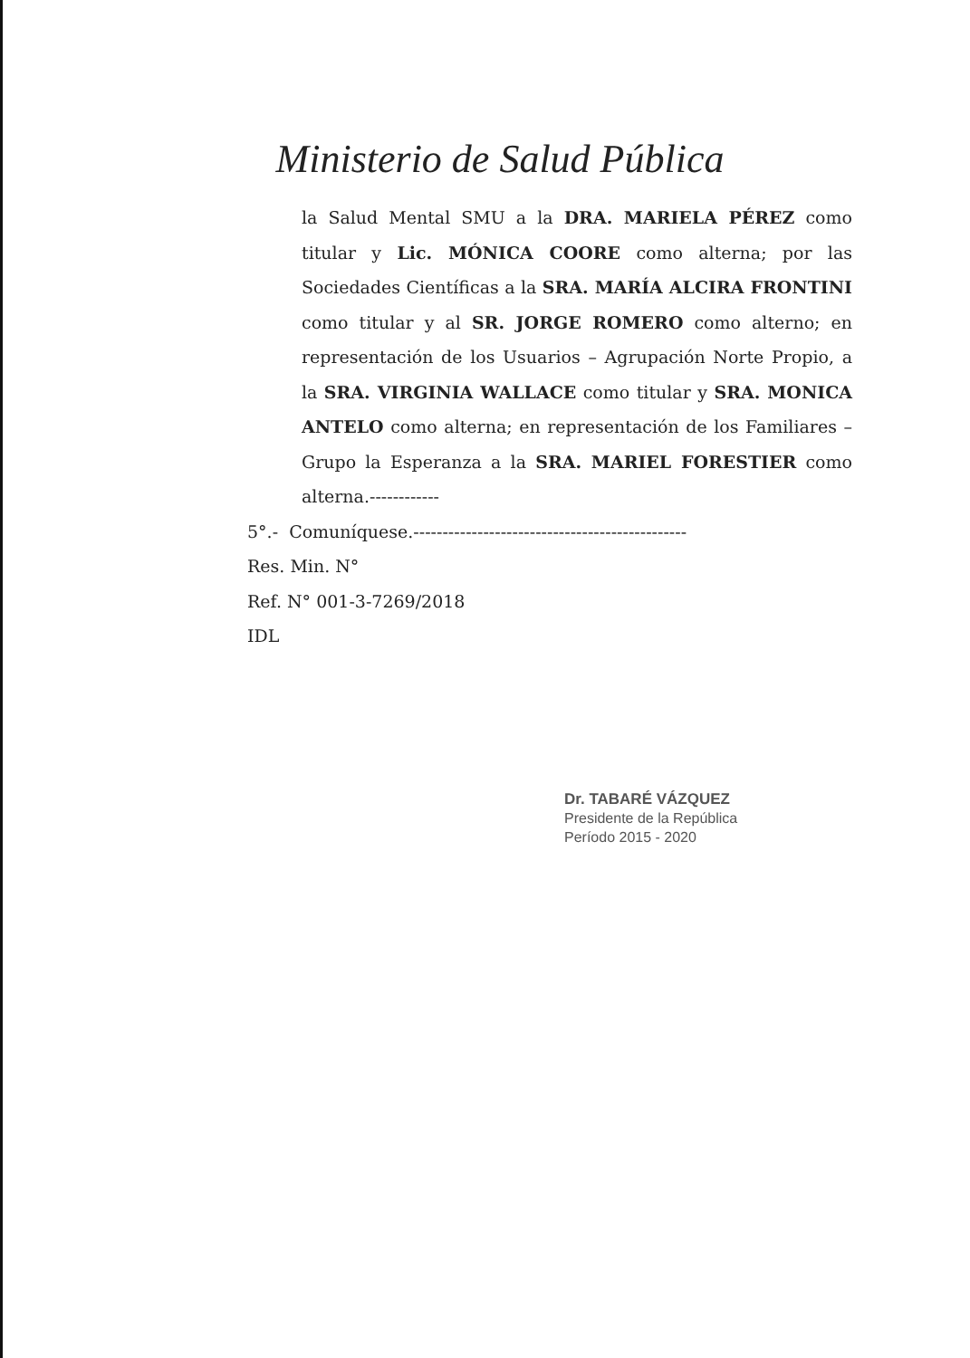Ministerio de Salud Pública
la Salud Mental SMU a la DRA. MARIELA PÉREZ como titular y Lic. MÓNICA COORE como alterna; por las Sociedades Científicas a la SRA. MARÍA ALCIRA FRONTINI como titular y al SR. JORGE ROMERO como alterno; en representación de los Usuarios – Agrupación Norte Propio, a la SRA. VIRGINIA WALLACE como titular y SRA. MONICA ANTELO como alterna; en representación de los Familiares – Grupo la Esperanza a la SRA. MARIEL FORESTIER como alterna.------------
5°.- Comuníquese.-----------------------------------------------
Res. Min. N°
Ref. N° 001-3-7269/2018
IDL
Dr. TABARÉ VÁZQUEZ
Presidente de la República
Período 2015 - 2020